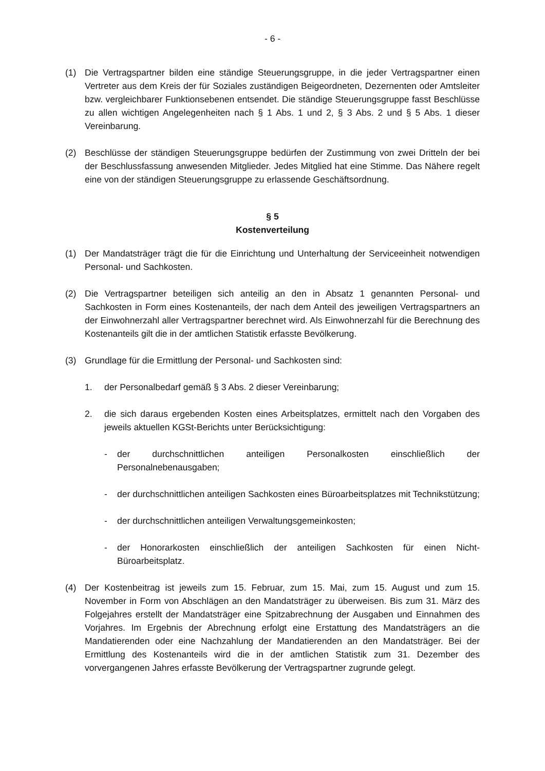- 6 -
(1) Die Vertragspartner bilden eine ständige Steuerungsgruppe, in die jeder Vertragspartner einen Vertreter aus dem Kreis der für Soziales zuständigen Beigeordneten, Dezernenten oder Amtsleiter bzw. vergleichbarer Funktionsebenen entsendet. Die ständige Steuerungsgruppe fasst Beschlüsse zu allen wichtigen Angelegenheiten nach § 1 Abs. 1 und 2, § 3 Abs. 2 und § 5 Abs. 1 dieser Vereinbarung.
(2) Beschlüsse der ständigen Steuerungsgruppe bedürfen der Zustimmung von zwei Dritteln der bei der Beschlussfassung anwesenden Mitglieder. Jedes Mitglied hat eine Stimme. Das Nähere regelt eine von der ständigen Steuerungsgruppe zu erlassende Geschäftsordnung.
§ 5
Kostenverteilung
(1) Der Mandatsträger trägt die für die Einrichtung und Unterhaltung der Serviceeinheit notwendigen Personal- und Sachkosten.
(2) Die Vertragspartner beteiligen sich anteilig an den in Absatz 1 genannten Personal- und Sachkosten in Form eines Kostenanteils, der nach dem Anteil des jeweiligen Vertragspartners an der Einwohnerzahl aller Vertragspartner berechnet wird. Als Einwohnerzahl für die Berechnung des Kostenanteils gilt die in der amtlichen Statistik erfasste Bevölkerung.
(3) Grundlage für die Ermittlung der Personal- und Sachkosten sind:
1. der Personalbedarf gemäß § 3 Abs. 2 dieser Vereinbarung;
2. die sich daraus ergebenden Kosten eines Arbeitsplatzes, ermittelt nach den Vorgaben des jeweils aktuellen KGSt-Berichts unter Berücksichtigung:
- der durchschnittlichen anteiligen Personalkosten einschließlich der Personalnebenausgaben;
- der durchschnittlichen anteiligen Sachkosten eines Büroarbeitsplatzes mit Technikstützung;
- der durchschnittlichen anteiligen Verwaltungsgemeinkosten;
- der Honorarkosten einschließlich der anteiligen Sachkosten für einen Nicht-Büroarbeitsplatz.
(4) Der Kostenbeitrag ist jeweils zum 15. Februar, zum 15. Mai, zum 15. August und zum 15. November in Form von Abschlägen an den Mandatsträger zu überweisen. Bis zum 31. März des Folgejahres erstellt der Mandatsträger eine Spitzabrechnung der Ausgaben und Einnahmen des Vorjahres. Im Ergebnis der Abrechnung erfolgt eine Erstattung des Mandatsträgers an die Mandatierenden oder eine Nachzahlung der Mandatierenden an den Mandatsträger. Bei der Ermittlung des Kostenanteils wird die in der amtlichen Statistik zum 31. Dezember des vorvergangenen Jahres erfasste Bevölkerung der Vertragspartner zugrunde gelegt.